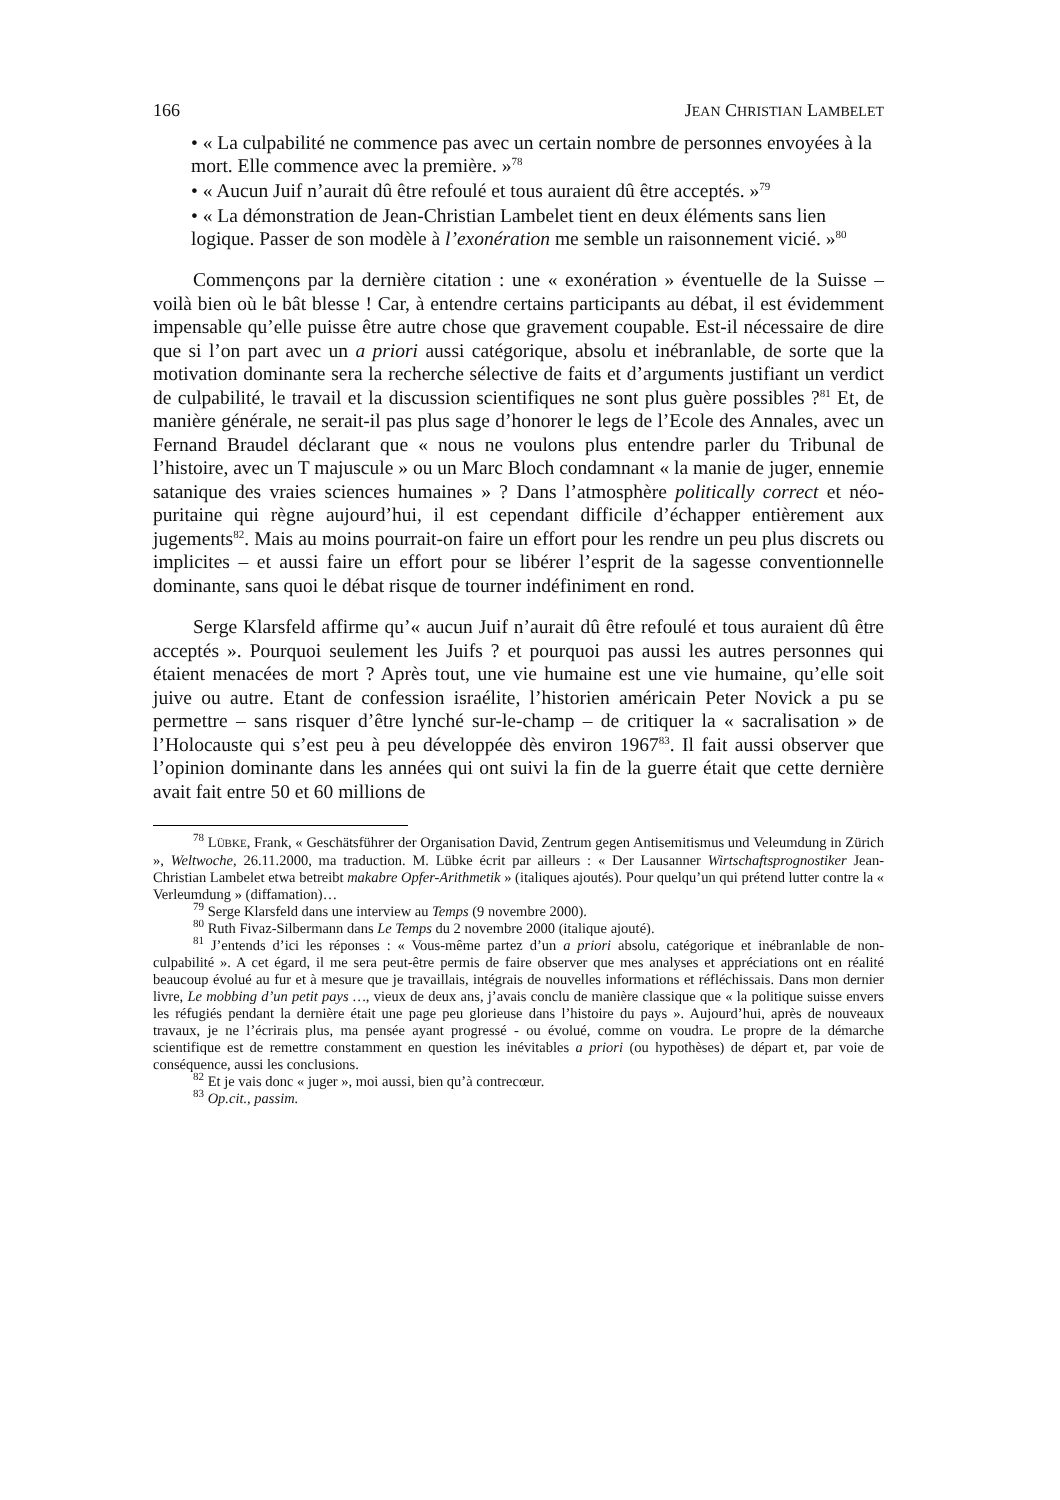166 JEAN CHRISTIAN LAMBELET
• « La culpabilité ne commence pas avec un certain nombre de personnes envoyées à la mort. Elle commence avec la première. »<sup>78</sup>
• « Aucun Juif n’aurait dû être refoulé et tous auraient dû être acceptés. »<sup>79</sup>
• « La démonstration de Jean-Christian Lambelet tient en deux éléments sans lien logique. Passer de son modèle à l’exonération me semble un raisonnement vicié. »<sup>80</sup>
Commençons par la dernière citation : une « exonération » éventuelle de la Suisse – voilà bien où le bât blesse ! Car, à entendre certains participants au débat, il est évidemment impensable qu’elle puisse être autre chose que gravement coupable. Est-il nécessaire de dire que si l’on part avec un a priori aussi catégorique, absolu et inébranlable, de sorte que la motivation dominante sera la recherche sélective de faits et d’arguments justifiant un verdict de culpabilité, le travail et la discussion scientifiques ne sont plus guère possibles ?<sup>81</sup> Et, de manière générale, ne serait-il pas plus sage d’honorer le legs de l’Ecole des Annales, avec un Fernand Braudel déclarant que « nous ne voulons plus entendre parler du Tribunal de l’histoire, avec un T majuscule » ou un Marc Bloch condamnant « la manie de juger, ennemie satanique des vraies sciences humaines » ? Dans l’atmosphère politically correct et néo-puritaine qui règne aujourd’hui, il est cependant difficile d’échapper entièrement aux jugements<sup>82</sup>. Mais au moins pourrait-on faire un effort pour les rendre un peu plus discrets ou implicites – et aussi faire un effort pour se libérer l’esprit de la sagesse conventionnelle dominante, sans quoi le débat risque de tourner indéfiniment en rond.
Serge Klarsfeld affirme qu’« aucun Juif n’aurait dû être refoulé et tous auraient dû être acceptés ». Pourquoi seulement les Juifs ? et pourquoi pas aussi les autres personnes qui étaient menacées de mort ? Après tout, une vie humaine est une vie humaine, qu’elle soit juive ou autre. Etant de confession israélite, l’historien américain Peter Novick a pu se permettre – sans risquer d’être lynché sur-le-champ – de critiquer la « sacralisation » de l’Holocauste qui s’est peu à peu développée dès environ 1967<sup>83</sup>. Il fait aussi observer que l’opinion dominante dans les années qui ont suivi la fin de la guerre était que cette dernière avait fait entre 50 et 60 millions de
<sup>78</sup> LÜBKE, Frank, « Geschätsführer der Organisation David, Zentrum gegen Antisemitismus und Veleumdung in Zürich », Weltwoche, 26.11.2000, ma traduction. M. Lübke écrit par ailleurs : « Der Lausanner Wirtschaftsprognostiker Jean-Christian Lambelet etwa betreibt makabre Opfer-Arithmetik » (italiques ajoutés). Pour quelqu’un qui prétend lutter contre la « Verleumdung » (diffamation)…
<sup>79</sup> Serge Klarsfeld dans une interview au Temps (9 novembre 2000).
<sup>80</sup> Ruth Fivaz-Silbermann dans Le Temps du 2 novembre 2000 (italique ajouté).
<sup>81</sup> J’entends d’ici les réponses : « Vous-même partez d’un a priori absolu, catégorique et inébranlable de non-culpabilité ». A cet égard, il me sera peut-être permis de faire observer que mes analyses et appréciations ont en réalité beaucoup évolué au fur et à mesure que je travaillais, intégrais de nouvelles informations et réfléchissais. Dans mon dernier livre, Le mobbing d’un petit pays …, vieux de deux ans, j’avais conclu de manière classique que « la politique suisse envers les réfugiés pendant la dernière était une page peu glorieuse dans l’histoire du pays ». Aujourd’hui, après de nouveaux travaux, je ne l’écrirais plus, ma pensée ayant progressé - ou évolué, comme on voudra. Le propre de la démarche scientifique est de remettre constamment en question les inévitables a priori (ou hypothèses) de départ et, par voie de conséquence, aussi les conclusions.
<sup>82</sup> Et je vais donc « juger », moi aussi, bien qu’à contrecœur.
<sup>83</sup> Op.cit., passim.